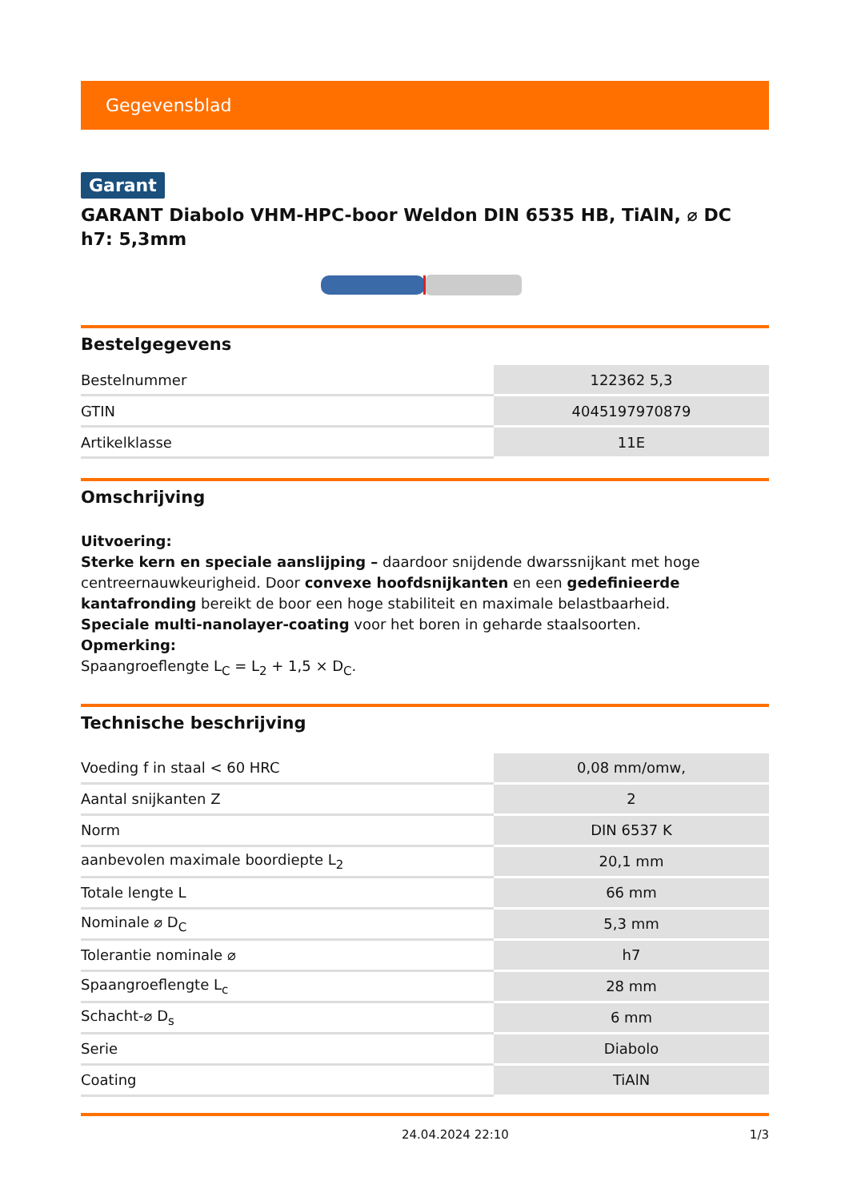Gegevensblad
Garant
GARANT Diabolo VHM-HPC-boor Weldon DIN 6535 HB, TiAlN, ⌀ DC h7: 5,3mm
Bestelgegevens
| Bestelnummer | 122362 5,3 |
| GTIN | 4045197970879 |
| Artikelklasse | 11E |
Omschrijving
Uitvoering:
Sterke kern en speciale aanslijping – daardoor snijdende dwarssnijkant met hoge centreernauwkeurigheid. Door convexe hoofdsnijkanten en een gedefinieerde kantafronding bereikt de boor een hoge stabiliteit en maximale belastbaarheid.
Speciale multi-nanolayer-coating voor het boren in geharde staalsoorten.
Opmerking:
Spaangroeflengte L<sub>C</sub> = L<sub>2</sub> + 1,5 × D<sub>C</sub>.
Technische beschrijving
| Voeding f in staal < 60 HRC | 0,08 mm/omw, |
| Aantal snijkanten Z | 2 |
| Norm | DIN 6537 K |
| aanbevolen maximale boordiepte L<sub>2</sub> | 20,1 mm |
| Totale lengte L | 66 mm |
| Nominale ⌀ D<sub>C</sub> | 5,3 mm |
| Tolerantie nominale ⌀ | h7 |
| Spaangroeflengte L<sub>c</sub> | 28 mm |
| Schacht-⌀ D<sub>s</sub> | 6 mm |
| Serie | Diabolo |
| Coating | TiAlN |
24.04.2024 22:10 1/3